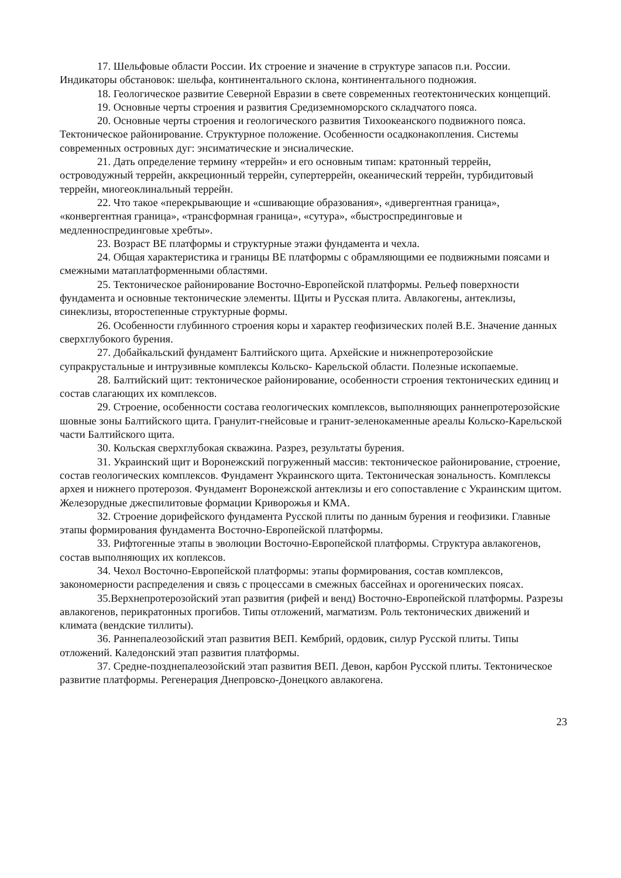17. Шельфовые области России. Их строение и значение в структуре запасов п.и. России. Индикаторы обстановок: шельфа, континентального склона, континентального подножия.
18. Геологическое развитие Северной Евразии в свете современных геотектонических концепций.
19. Основные черты строения и развития Средиземноморского складчатого пояса.
20. Основные черты строения и геологического развития Тихоокеанского подвижного пояса. Тектоническое районирование. Структурное положение. Особенности осадконакопления. Системы современных островных дуг: энсиматические и энсиалические.
21. Дать определение термину «террейн» и его основным типам: кратонный террейн, островодужный террейн, аккреционный террейн, супертеррейн, океанический террейн, турбидитовый террейн, миогеоклинальный террейн.
22. Что такое «перекрывающие и «сшивающие образования», «дивергентная граница», «конвергентная граница», «трансформная граница», «сутура», «быстроспрединговые и медленноспрединговые хребты».
23. Возраст ВЕ платформы и структурные этажи фундамента и чехла.
24. Общая характеристика и границы ВЕ платформы с обрамляющими ее подвижными поясами и смежными матаплатформенными областями.
25. Тектоническое районирование Восточно-Европейской платформы. Рельеф поверхности фундамента и основные тектонические элементы. Щиты и Русская плита. Авлакогены, антеклизы, синеклизы, второстепенные структурные формы.
26. Особенности глубинного строения коры и характер геофизических полей В.Е. Значение данных сверхглубокого бурения.
27. Добайкальский фундамент Балтийского щита. Архейские и нижнепротерозойские супракрустальные и интрузивные комплексы Кольско- Карельской области. Полезные ископаемые.
28. Балтийский щит: тектоническое районирование, особенности строения тектонических единиц и состав слагающих их комплексов.
29. Строение, особенности состава геологических комплексов, выполняющих раннепротерозойские шовные зоны Балтийского щита. Гранулит-гнейсовые и гранит-зеленокаменные ареалы Кольско-Карельской части Балтийского щита.
30. Кольская сверхглубокая скважина. Разрез, результаты бурения.
31. Украинский щит и Воронежский погруженный массив: тектоническое районирование, строение, состав геологических комплексов. Фундамент Украинского щита. Тектоническая зональность. Комплексы архея и нижнего протерозоя. Фундамент Воронежской антеклизы и его сопоставление с Украинским щитом. Железорудные джеспилитовые формации Криворожья и КМА.
32. Строение дорифейского фундамента Русской плиты по данным бурения и геофизики. Главные этапы формирования фундамента Восточно-Европейской платформы.
33. Рифтогенные этапы в эволюции Восточно-Европейской платформы. Структура авлакогенов, состав выполняющих их коплексов.
34. Чехол Восточно-Европейской платформы: этапы формирования, состав комплексов, закономерности распределения и связь с процессами в смежных бассейнах и орогенических поясах.
35.Верхнепротерозойский этап развития (рифей и венд) Восточно-Европейской платформы. Разрезы авлакогенов, перикратонных прогибов. Типы отложений, магматизм. Роль тектонических движений и климата (вендские тиллиты).
36. Раннепалеозойский этап развития ВЕП. Кембрий, ордовик, силур Русской плиты. Типы отложений. Каледонский этап развития платформы.
37. Средне-позднепалеозойский этап развития ВЕП. Девон, карбон Русской плиты. Тектоническое развитие платформы. Регенерация Днепровско-Донецкого авлакогена.
23